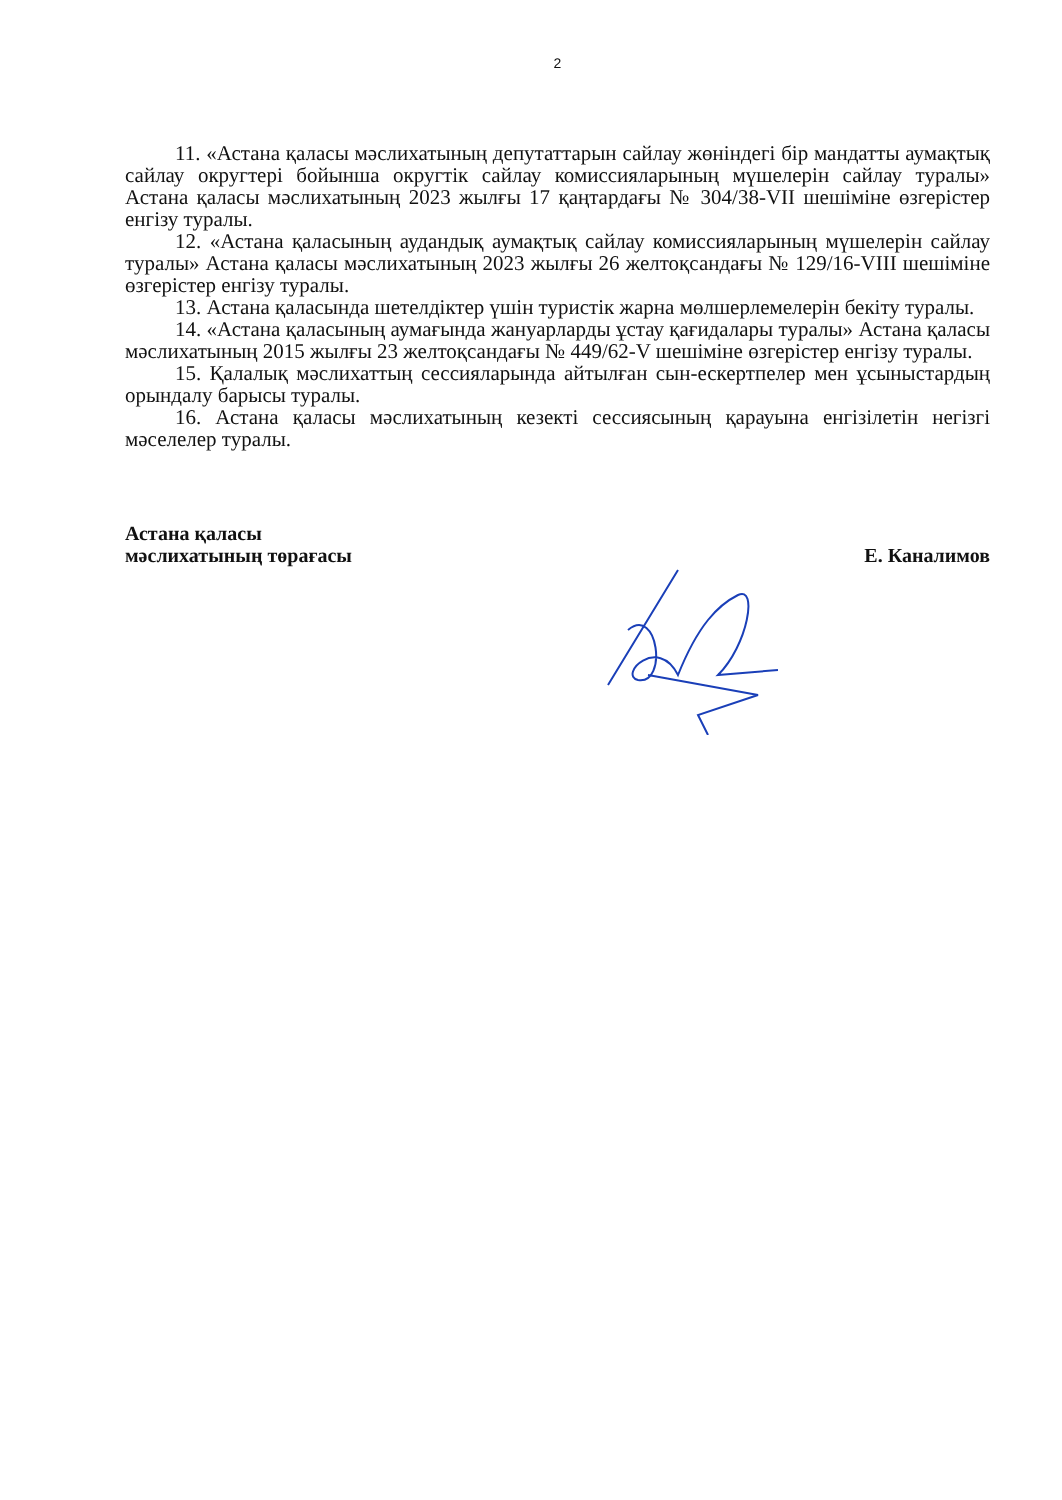2
11. «Астана қаласы мәслихатының депутаттарын сайлау жөніндегі бір мандатты аумақтық сайлау округтері бойынша округтік сайлау комиссияларының мүшелерін сайлау туралы» Астана қаласы мәслихатының 2023 жылғы 17 қаңтардағы № 304/38-VII шешіміне өзгерістер енгізу туралы.
12. «Астана қаласының аудандық аумақтық сайлау комиссияларының мүшелерін сайлау туралы» Астана қаласы мәслихатының 2023 жылғы 26 желтоқсандағы № 129/16-VIII шешіміне өзгерістер енгізу туралы.
13. Астана қаласында шетелдіктер үшін туристік жарна мөлшерлемелерін бекіту туралы.
14. «Астана қаласының аумағында жануарларды ұстау қағидалары туралы» Астана қаласы мәслихатының 2015 жылғы 23 желтоқсандағы № 449/62-V шешіміне өзгерістер енгізу туралы.
15. Қалалық мәслихаттың сессияларында айтылған сын-ескертпелер мен ұсыныстардың орындалу барысы туралы.
16. Астана қаласы мәслихатының кезекті сессиясының қарауына енгізілетін негізгі мәселелер туралы.
Астана қаласы
мәслихатының төрағасы
Е. Каналимов